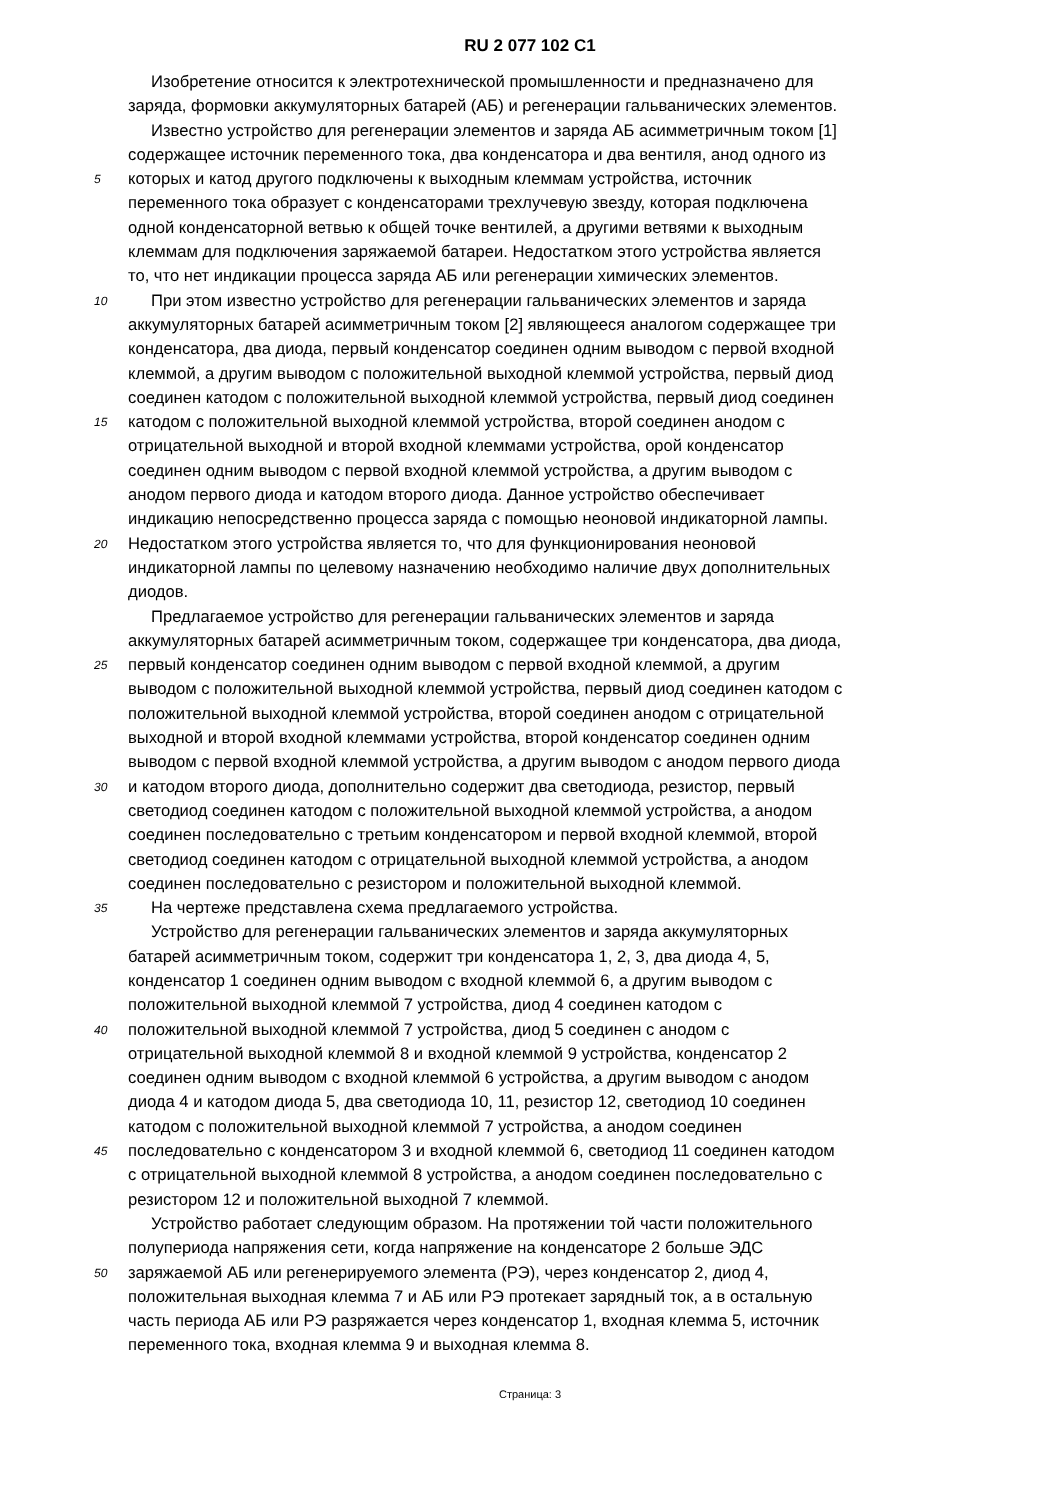RU 2 077 102 C1
Изобретение относится к электротехнической промышленности и предназначено для
заряда, формовки аккумуляторных батарей (АБ) и регенерации гальванических элементов.
Известно устройство для регенерации элементов и заряда АБ асимметричным током [1]
содержащее источник переменного тока, два конденсатора и два вентиля, анод одного из
5 которых и катод другого подключены к выходным клеммам устройства, источник
переменного тока образует с конденсаторами трехлучевую звезду, которая подключена
одной конденсаторной ветвью к общей точке вентилей, а другими ветвями к выходным
клеммам для подключения заряжаемой батареи. Недостатком этого устройства является
то, что нет индикации процесса заряда АБ или регенерации химических элементов.
10 При этом известно устройство для регенерации гальванических элементов и заряда
аккумуляторных батарей асимметричным током [2] являющееся аналогом содержащее три
конденсатора, два диода, первый конденсатор соединен одним выводом с первой входной
клеммой, а другим выводом с положительной выходной клеммой устройства, первый диод
соединен катодом с положительной выходной клеммой устройства, первый диод соединен
15 катодом с положительной выходной клеммой устройства, второй соединен анодом с
отрицательной выходной и второй входной клеммами устройства, орой конденсатор
соединен одним выводом с первой входной клеммой устройства, а другим выводом с
анодом первого диода и катодом второго диода. Данное устройство обеспечивает
индикацию непосредственно процесса заряда с помощью неоновой индикаторной лампы.
20 Недостатком этого устройства является то, что для функционирования неоновой
индикаторной лампы по целевому назначению необходимо наличие двух дополнительных
диодов.
Предлагаемое устройство для регенерации гальванических элементов и заряда
аккумуляторных батарей асимметричным током, содержащее три конденсатора, два диода,
25 первый конденсатор соединен одним выводом с первой входной клеммой, а другим
выводом с положительной выходной клеммой устройства, первый диод соединен катодом с
положительной выходной клеммой устройства, второй соединен анодом с отрицательной
выходной и второй входной клеммами устройства, второй конденсатор соединен одним
выводом с первой входной клеммой устройства, а другим выводом с анодом первого диода
30 и катодом второго диода, дополнительно содержит два светодиода, резистор, первый
светодиод соединен катодом с положительной выходной клеммой устройства, а анодом
соединен последовательно с третьим конденсатором и первой входной клеммой, второй
светодиод соединен катодом с отрицательной выходной клеммой устройства, а анодом
соединен последовательно с резистором и положительной выходной клеммой.
35 На чертеже представлена схема предлагаемого устройства.
Устройство для регенерации гальванических элементов и заряда аккумуляторных
батарей асимметричным током, содержит три конденсатора 1, 2, 3, два диода 4, 5,
конденсатор 1 соединен одним выводом с входной клеммой 6, а другим выводом с
положительной выходной клеммой 7 устройства, диод 4 соединен катодом с
40 положительной выходной клеммой 7 устройства, диод 5 соединен с анодом с
отрицательной выходной клеммой 8 и входной клеммой 9 устройства, конденсатор 2
соединен одним выводом с входной клеммой 6 устройства, а другим выводом с анодом
диода 4 и катодом диода 5, два светодиода 10, 11, резистор 12, светодиод 10 соединен
катодом с положительной выходной клеммой 7 устройства, а анодом соединен
45 последовательно с конденсатором 3 и входной клеммой 6, светодиод 11 соединен катодом
с отрицательной выходной клеммой 8 устройства, а анодом соединен последовательно с
резистором 12 и положительной выходной 7 клеммой.
Устройство работает следующим образом. На протяжении той части положительного
полупериода напряжения сети, когда напряжение на конденсаторе 2 больше ЭДС
50 заряжаемой АБ или регенерируемого элемента (РЭ), через конденсатор 2, диод 4,
положительная выходная клемма 7 и АБ или РЭ протекает зарядный ток, а в остальную
часть периода АБ или РЭ разряжается через конденсатор 1, входная клемма 5, источник
переменного тока, входная клемма 9 и выходная клемма 8.
Страница: 3